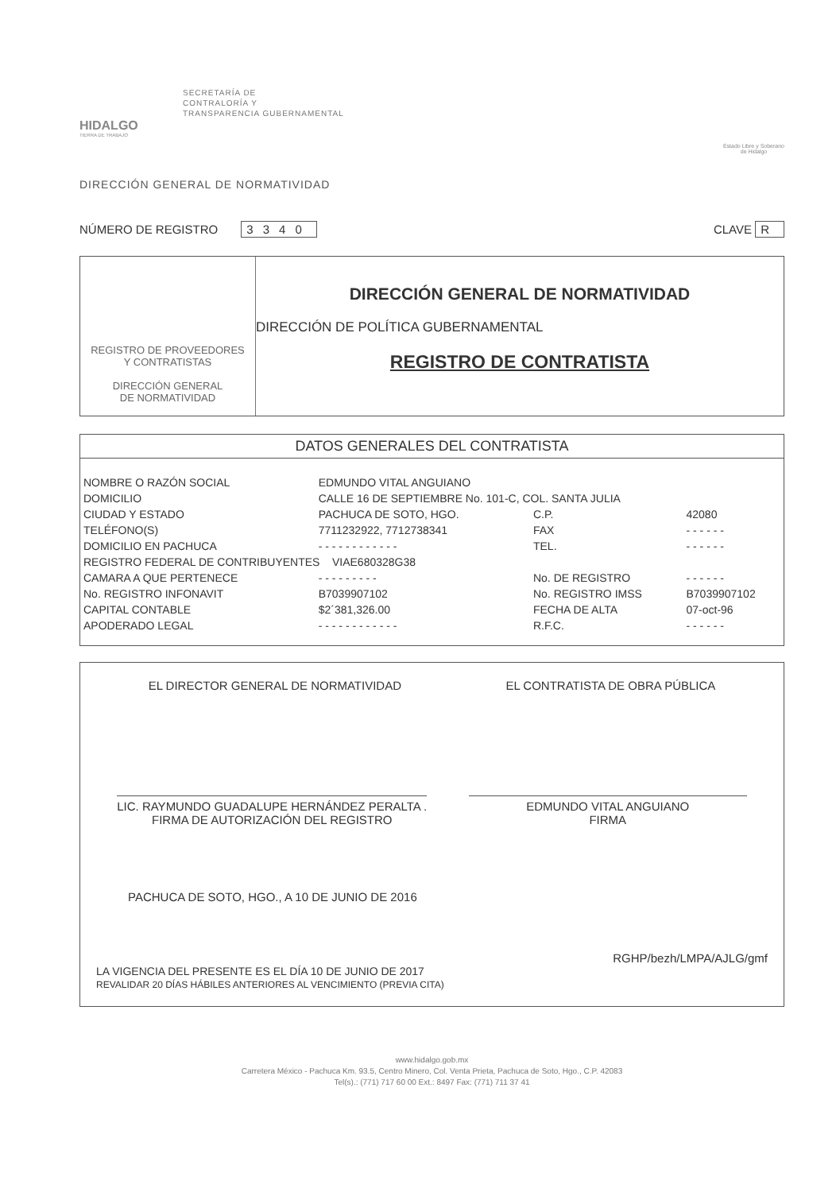SECRETARÍA DE
CONTRALORÍA Y
TRANSPARENCIA GUBERNAMENTAL
HIDALGO
TIERRA DE TRABAJO
Estado Libre y Soberano
de Hidalgo
DIRECCIÓN GENERAL DE NORMATIVIDAD
NÚMERO DE REGISTRO 3340 CLAVE R
REGISTRO DE PROVEEDORES
Y CONTRATISTAS
DIRECCIÓN GENERAL
DE NORMATIVIDAD
DIRECCIÓN GENERAL DE NORMATIVIDAD
DIRECCIÓN DE POLÍTICA GUBERNAMENTAL
REGISTRO DE CONTRATISTA
DATOS GENERALES DEL CONTRATISTA
| NOMBRE O RAZÓN SOCIAL | EDMUNDO VITAL ANGUIANO | | |
| DOMICILIO | CALLE 16 DE SEPTIEMBRE No. 101-C, COL. SANTA JULIA | | |
| CIUDAD Y ESTADO | PACHUCA DE SOTO, HGO. | C.P. | 42080 |
| TELÉFONO(S) | 7711232922, 7712738341 | FAX | - - - - - - |
| DOMICILIO EN PACHUCA | - - - - - - - - - - - - | TEL. | - - - - - - |
| REGISTRO FEDERAL DE CONTRIBUYENTES VIAE680328G38 | | | |
| CAMARA A QUE PERTENECE | - - - - - - - - - | No. DE REGISTRO | - - - - - - |
| No. REGISTRO INFONAVIT | B7039907102 | No. REGISTRO IMSS | B7039907102 |
| CAPITAL CONTABLE | $2´381,326.00 | FECHA DE ALTA | 07-oct-96 |
| APODERADO LEGAL | - - - - - - - - - - - - | R.F.C. | - - - - - - |
EL DIRECTOR GENERAL DE NORMATIVIDAD
EL CONTRATISTA DE OBRA PÚBLICA
LIC. RAYMUNDO GUADALUPE HERNÁNDEZ PERALTA .
FIRMA DE AUTORIZACIÓN DEL REGISTRO
EDMUNDO VITAL ANGUIANO
FIRMA
PACHUCA DE SOTO, HGO., A 10 DE JUNIO DE 2016
RGHP/bezh/LMPA/AJLG/gmf
LA VIGENCIA DEL PRESENTE ES EL DÍA 10 DE JUNIO DE 2017
REVALIDAR 20 DÍAS HÁBILES ANTERIORES AL VENCIMIENTO (PREVIA CITA)
www.hidalgo.gob.mx
Carretera México - Pachuca Km. 93.5, Centro Minero, Col. Venta Prieta, Pachuca de Soto, Hgo., C.P. 42083
Tel(s).: (771) 717 60 00 Ext.: 8497 Fax: (771) 711 37 41